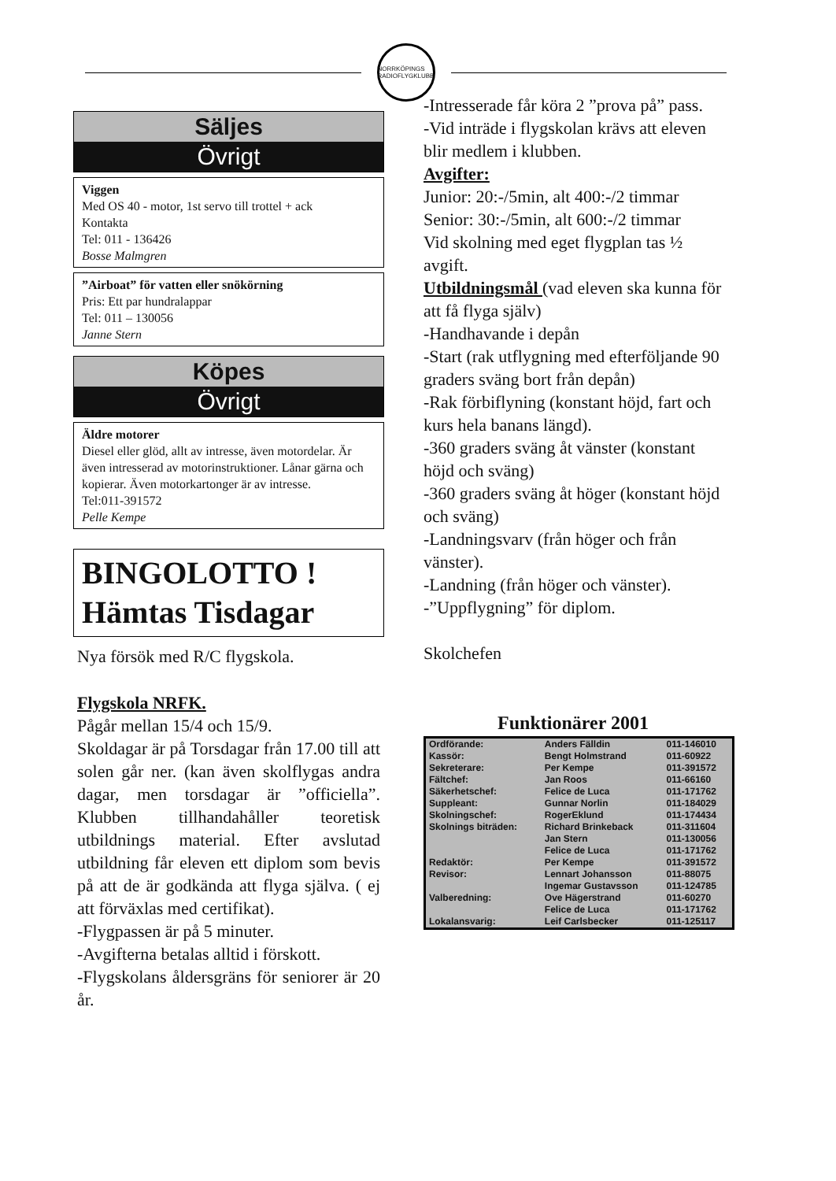NORRKÖPINGS RADIOFLYGKLUBB
Säljes
Övrigt
Viggen
Med OS 40 - motor, 1st servo till trottel + ack
Kontakta
Tel: 011 - 136426
Bosse Malmgren
”Airboat” för vatten eller snökörning
Pris: Ett par hundralappar
Tel: 011 – 130056
Janne Stern
Köpes
Övrigt
Äldre motorer
Diesel eller glöd, allt av intresse, även motordelar. Är även intresserad av motorinstruktioner. Lånar gärna och kopierar. Även motorkartonger är av intresse.
Tel:011-391572
Pelle Kempe
BINGOLOTTO !
Hämtas Tisdagar
Nya försök med R/C flygskola.
Flygskola NRFK.
Pågår mellan 15/4 och 15/9.
Skoldagar är på Torsdagar från 17.00 till att solen går ner. (kan även skolflygas andra dagar, men torsdagar är ”officiella”. Klubben tillhandahåller teoretisk utbildnings material. Efter avslutad utbildning får eleven ett diplom som bevis på att de är godkända att flyga själva. ( ej att förväxlas med certifikat).
-Flygpassen är på 5 minuter.
-Avgifterna betalas alltid i förskott.
-Flygskolans åldersgräns för seniorer är 20 år.
-Intresserade får köra 2 ”prova på” pass.
-Vid inträde i flygskolan krävs att eleven blir medlem i klubben.
Avgifter:
Junior: 20:-/5min, alt 400:-/2 timmar
Senior: 30:-/5min, alt 600:-/2 timmar
Vid skolning med eget flygplan tas ½ avgift.
Utbildningsmål (vad eleven ska kunna för att få flyga själv)
-Handhavande i depån
-Start (rak utflygning med efterföljande 90 graders sväng bort från depån)
-Rak förbiflyning (konstant höjd, fart och kurs hela banans längd).
-360 graders sväng åt vänster (konstant höjd och sväng)
-360 graders sväng åt höger (konstant höjd och sväng)
-Landningsvarv (från höger och från vänster).
-Landning (från höger och vänster).
-”Uppflygning” för diplom.
Skolchefen
Funktionärer 2001
| Ordförande: | Anders Fälldin | 011-146010 |
| Kassör: | Bengt Holmstrand | 011-60922 |
| Sekreterare: | Per Kempe | 011-391572 |
| Fältchef: | Jan Roos | 011-66160 |
| Säkerhetschef: | Felice de Luca | 011-171762 |
| Suppleant: | Gunnar Norlin | 011-184029 |
| Skolningschef: | RogerEklund | 011-174434 |
| Skolnings biträden: | Richard Brinkeback | 011-311604 |
| | Jan Stern | 011-130056 |
| | Felice de Luca | 011-171762 |
| Redaktör: | Per Kempe | 011-391572 |
| Revisor: | Lennart Johansson | 011-88075 |
| | Ingemar Gustavsson | 011-124785 |
| Valberedning: | Ove Hägerstrand | 011-60270 |
| | Felice de Luca | 011-171762 |
| Lokalansvarig: | Leif Carlsbecker | 011-125117 |